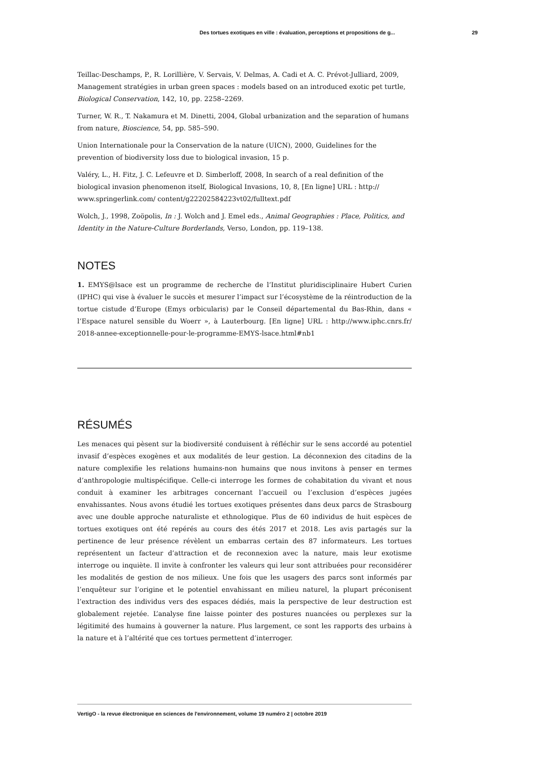Des tortues exotiques en ville : évaluation, perceptions et propositions de g... 29
Teillac-Deschamps, P., R. Lorillière, V. Servais, V. Delmas, A. Cadi et A. C. Prévot-Julliard, 2009, Management stratégies in urban green spaces : models based on an introduced exotic pet turtle, Biological Conservation, 142, 10, pp. 2258–2269.
Turner, W. R., T. Nakamura et M. Dinetti, 2004, Global urbanization and the separation of humans from nature, Bioscience, 54, pp. 585–590.
Union Internationale pour la Conservation de la nature (UICN), 2000, Guidelines for the prevention of biodiversity loss due to biological invasion, 15 p.
Valéry, L., H. Fitz, J. C. Lefeuvre et D. Simberloff, 2008, In search of a real definition of the biological invasion phenomenon itself, Biological Invasions, 10, 8, [En ligne] URL : http:// www.springerlink.com/ content/g22202584223vt02/fulltext.pdf
Wolch, J., 1998, Zoöpolis, In : J. Wolch and J. Emel eds., Animal Geographies : Place, Politics, and Identity in the Nature-Culture Borderlands, Verso, London, pp. 119–138.
NOTES
1. EMYS@lsace est un programme de recherche de l’Institut pluridisciplinaire Hubert Curien (IPHC) qui vise à évaluer le succès et mesurer l’impact sur l’écosystème de la réintroduction de la tortue cistude d’Europe (Emys orbicularis) par le Conseil départemental du Bas-Rhin, dans « l’Espace naturel sensible du Woerr », à Lauterbourg. [En ligne] URL : http://www.iphc.cnrs.fr/ 2018-annee-exceptionnelle-pour-le-programme-EMYS-lsace.html#nb1
RÉSUMÉS
Les menaces qui pèsent sur la biodiversité conduisent à réfléchir sur le sens accordé au potentiel invasif d’espèces exogènes et aux modalités de leur gestion. La déconnexion des citadins de la nature complexifie les relations humains-non humains que nous invitons à penser en termes d’anthropologie multispécifique. Celle-ci interroge les formes de cohabitation du vivant et nous conduit à examiner les arbitrages concernant l’accueil ou l’exclusion d’espèces jugées envahissantes. Nous avons étudié les tortues exotiques présentes dans deux parcs de Strasbourg avec une double approche naturaliste et ethnologique. Plus de 60 individus de huit espèces de tortues exotiques ont été repérés au cours des étés 2017 et 2018. Les avis partagés sur la pertinence de leur présence révèlent un embarras certain des 87 informateurs. Les tortues représentent un facteur d’attraction et de reconnexion avec la nature, mais leur exotisme interroge ou inquiète. Il invite à confronter les valeurs qui leur sont attribuées pour reconsidérer les modalités de gestion de nos milieux. Une fois que les usagers des parcs sont informés par l’enquêteur sur l’origine et le potentiel envahissant en milieu naturel, la plupart préconisent l’extraction des individus vers des espaces dédiés, mais la perspective de leur destruction est globalement rejetée. L’analyse fine laisse pointer des postures nuancées ou perplexes sur la légitimité des humains à gouverner la nature. Plus largement, ce sont les rapports des urbains à la nature et à l’altérité que ces tortues permettent d’interroger.
VertigO - la revue électronique en sciences de l'environnement, volume 19 numéro 2 | octobre 2019